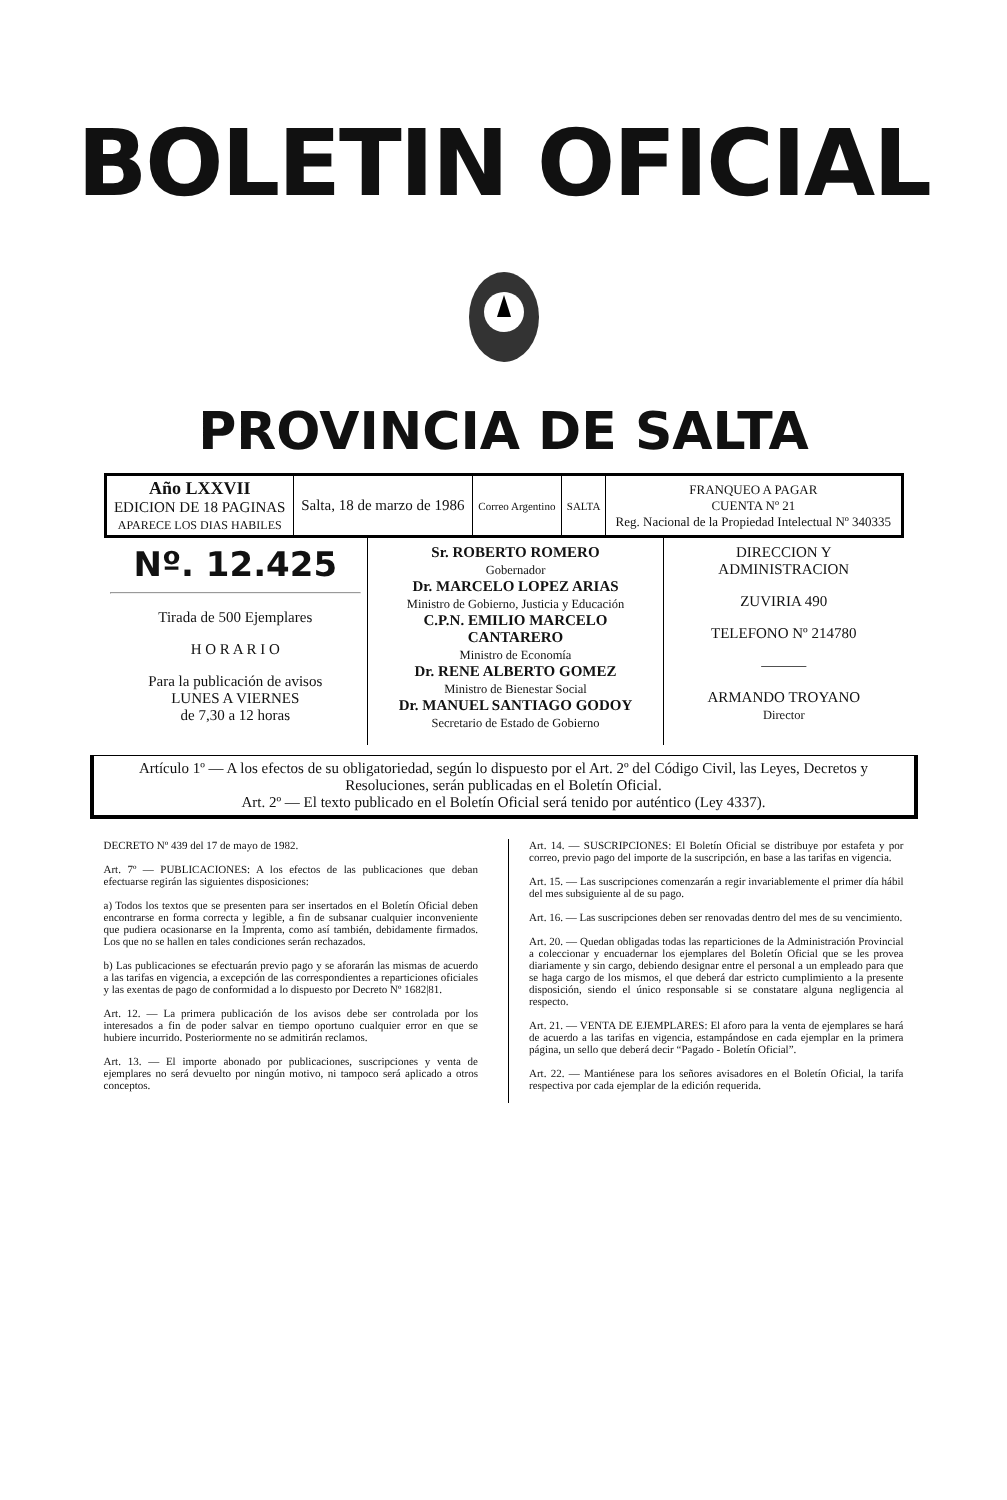BOLETIN OFICIAL
PROVINCIA DE SALTA
| Año LXXVII EDICION DE 18 PAGINAS APARECE LOS DIAS HABILES | Salta, 18 de marzo de 1986 | Correo Argentino | SALTA | FRANQUEO A PAGAR CUENTA Nº 21 Reg. Nacional de la Propiedad Intelectual Nº 340335 |
| Nº. 12.425 Tirada de 500 Ejemplares H O R A R I O Para la publicación de avisos LUNES A VIERNES de 7,30 a 12 horas | Sr. ROBERTO ROMERO Gobernador Dr. MARCELO LOPEZ ARIAS Ministro de Gobierno, Justicia y Educación C.P.N. EMILIO MARCELO CANTARERO Ministro de Economía Dr. RENE ALBERTO GOMEZ Ministro de Bienestar Social Dr. MANUEL SANTIAGO GODOY Secretario de Estado de Gobierno | DIRECCION Y ADMINISTRACION ZUVIRIA 490 TELEFONO Nº 214780 ——— ARMANDO TROYANO Director |
Artículo 1º — A los efectos de su obligatoriedad, según lo dispuesto por el Art. 2º del Código Civil, las Leyes, Decretos y Resoluciones, serán publicadas en el Boletín Oficial.
Art. 2º — El texto publicado en el Boletín Oficial será tenido por auténtico (Ley 4337).
DECRETO Nº 439 del 17 de mayo de 1982.
Art. 7º — PUBLICACIONES: A los efectos de las publicaciones que deban efectuarse regirán las siguientes disposiciones:
a) Todos los textos que se presenten para ser insertados en el Boletín Oficial deben encontrarse en forma correcta y legible, a fin de subsanar cualquier inconveniente que pudiera ocasionarse en la Imprenta, como así también, debidamente firmados. Los que no se hallen en tales condiciones serán rechazados.
b) Las publicaciones se efectuarán previo pago y se aforarán las mismas de acuerdo a las tarifas en vigencia, a excepción de las correspondientes a reparticiones oficiales y las exentas de pago de conformidad a lo dispuesto por Decreto Nº 1682|81.
Art. 12. — La primera publicación de los avisos debe ser controlada por los interesados a fin de poder salvar en tiempo oportuno cualquier error en que se hubiere incurrido. Posteriormente no se admitirán reclamos.
Art. 13. — El importe abonado por publicaciones, suscripciones y venta de ejemplares no será devuelto por ningún motivo, ni tampoco será aplicado a otros conceptos.
Art. 14. — SUSCRIPCIONES: El Boletín Oficial se distribuye por estafeta y por correo, previo pago del importe de la suscripción, en base a las tarifas en vigencia.
Art. 15. — Las suscripciones comenzarán a regir invariablemente el primer día hábil del mes subsiguiente al de su pago.
Art. 16. — Las suscripciones deben ser renovadas dentro del mes de su vencimiento.
Art. 20. — Quedan obligadas todas las reparticiones de la Administración Provincial a coleccionar y encuadernar los ejemplares del Boletín Oficial que se les provea diariamente y sin cargo, debiendo designar entre el personal a un empleado para que se haga cargo de los mismos, el que deberá dar estricto cumplimiento a la presente disposición, siendo el único responsable si se constatare alguna negligencia al respecto.
Art. 21. — VENTA DE EJEMPLARES: El aforo para la venta de ejemplares se hará de acuerdo a las tarifas en vigencia, estampándose en cada ejemplar en la primera página, un sello que deberá decir “Pagado - Boletín Oficial”.
Art. 22. — Mantiénese para los señores avisadores en el Boletín Oficial, la tarifa respectiva por cada ejemplar de la edición requerida.